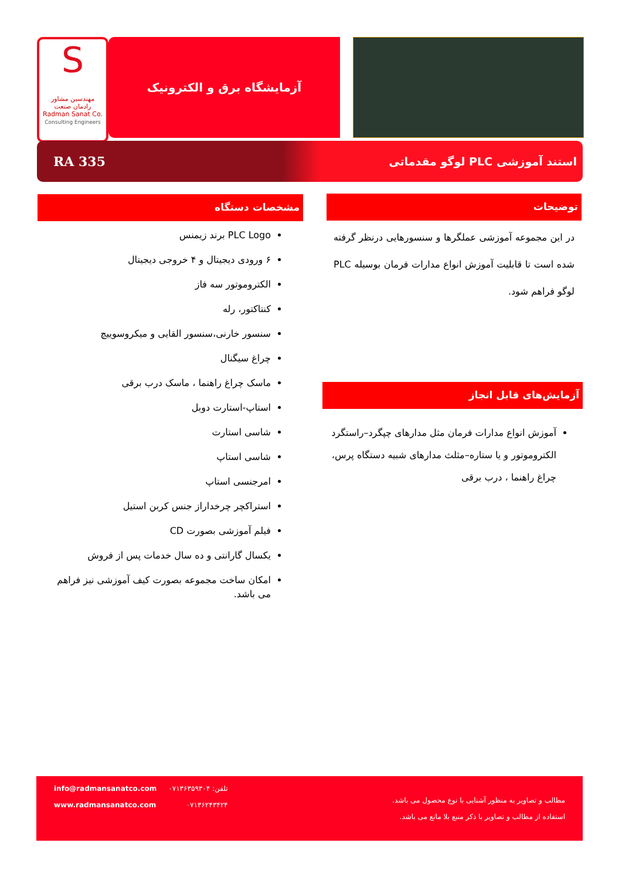S
مهندسین مشاور
رادمان صنعت
Radman Sanat Co.
Consulting Engineers
آزمایشگاه برق و الکترونیک
RA 335 استند آموزشی PLC لوگو مقدماتی
توضیحات
در این مجموعه آموزشی عملگرها و سنسورهایی درنظر گرفته شده است تا قابلیت آموزش انواع مدارات فرمان بوسیله PLC لوگو فراهم شود.
آزمایش‌های قابل انجاز
آموزش انواع مدارات فرمان مثل مدارهای چپگرد–راستگرد الکتروموتور و یا ستاره–مثلث مدارهای شبیه دستگاه پرس، چراغ راهنما ، درب برقی
مشخصات دستگاه
PLC Logo برند زیمنس
۶ ورودی دیجیتال و ۴ خروجی دیجیتال
الکتروموتور سه فاز
کنتاکتور، رله
سنسور خارنی،سنسور القایی و میکروسوییچ
چراغ سیگنال
ماسک چراغ راهنما ، ماسک درب برقی
استاپ-استارت دوبل
شاسی استارت
شاسی استاپ
امرجنسی استاپ
استراکچر چرخداراز جنس کربن استیل
فیلم آموزشی بصورت CD
یکسال گارانتی و ده سال خدمات پس از فروش
امکان ساخت مجموعه بصورت کیف آموزشی نیز فراهم می باشد.
info@radmansanatco.com
www.radmansanatco.com
تلفن: ۰۷۱۳۶۳۵۹۳۰۴
۰۷۱۳۶۲۴۳۴۲۴
مطالب و تصاویر به منظور آشنایی با نوع محصول می باشد.
استفاده از مطالب و تصاویر با ذکر منبع بلا مانع می باشد.